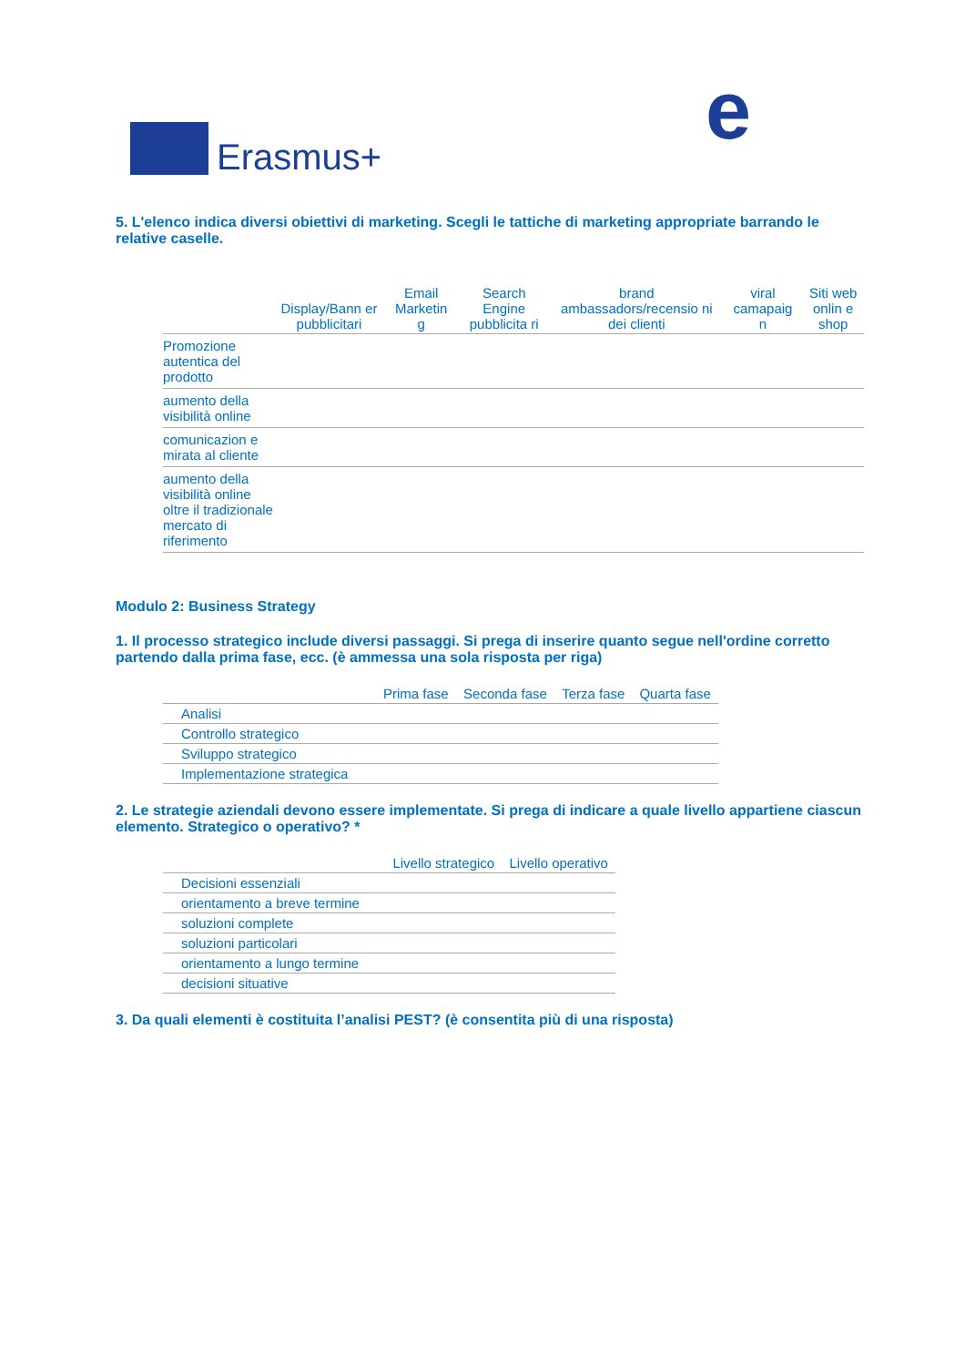Erasmus+ e
5. L'elenco indica diversi obiettivi di marketing. Scegli le tattiche di marketing appropriate barrando le relative caselle.
| | Display/Bann er pubblicitari | Email Marketin g | Search Engine pubblicita ri | brand ambassadors/recensio ni dei clienti | viral camapaig n | Siti web onlin e shop |
| --- | --- | --- | --- | --- | --- | --- |
| Promozione autentica del prodotto | | | | | | |
| aumento della visibilità online | | | | | | |
| comunicazion e mirata al cliente | | | | | | |
| aumento della visibilità online oltre il tradizionale mercato di riferimento | | | | | | |
Modulo 2: Business Strategy
1. Il processo strategico include diversi passaggi. Si prega di inserire quanto segue nell'ordine corretto partendo dalla prima fase, ecc. (è ammessa una sola risposta per riga)
| | Prima fase | Seconda fase | Terza fase | Quarta fase |
| --- | --- | --- | --- | --- |
| Analisi | | | | |
| Controllo strategico | | | | |
| Sviluppo strategico | | | | |
| Implementazione strategica | | | | |
2. Le strategie aziendali devono essere implementate. Si prega di indicare a quale livello appartiene ciascun elemento. Strategico o operativo? *
| | Livello strategico | Livello operativo |
| --- | --- | --- |
| Decisioni essenziali | | |
| orientamento a breve termine | | |
| soluzioni complete | | |
| soluzioni particolari | | |
| orientamento a lungo termine | | |
| decisioni situative | | |
3. Da quali elementi è costituita l’analisi PEST? (è consentita più di una risposta)